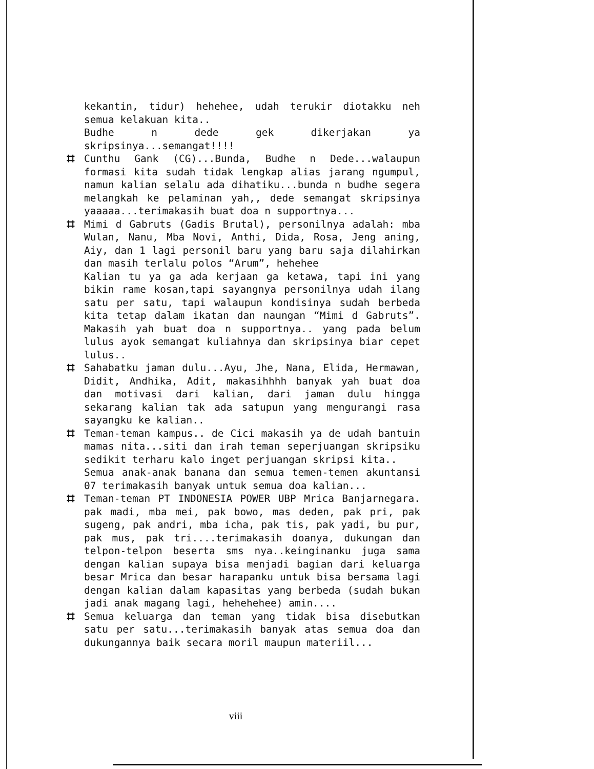kekantin, tidur) hehehee, udah terukir diotakku neh semua kelakuan kita..
Budhe n dede gek dikerjakan ya skripsinya...semangat!!!!
⌗ Cunthu Gank (CG)...Bunda, Budhe n Dede...walaupun formasi kita sudah tidak lengkap alias jarang ngumpul, namun kalian selalu ada dihatiku...bunda n budhe segera melangkah ke pelaminan yah,, dede semangat skripsinya yaaaaa...terimakasih buat doa n supportnya...
⌗ Mimi d Gabruts (Gadis Brutal), personilnya adalah: mba Wulan, Nanu, Mba Novi, Anthi, Dida, Rosa, Jeng aning, Aiy, dan 1 lagi personil baru yang baru saja dilahirkan dan masih terlalu polos “Arum”, hehehee
Kalian tu ya ga ada kerjaan ga ketawa, tapi ini yang bikin rame kosan,tapi sayangnya personilnya udah ilang satu per satu, tapi walaupun kondisinya sudah berbeda kita tetap dalam ikatan dan naungan “Mimi d Gabruts”. Makasih yah buat doa n supportnya.. yang pada belum lulus ayok semangat kuliahnya dan skripsinya biar cepet lulus..
⌗ Sahabatku jaman dulu...Ayu, Jhe, Nana, Elida, Hermawan, Didit, Andhika, Adit, makasihhhh banyak yah buat doa dan motivasi dari kalian, dari jaman dulu hingga sekarang kalian tak ada satupun yang mengurangi rasa sayangku ke kalian..
⌗ Teman-teman kampus.. de Cici makasih ya de udah bantuin mamas nita...siti dan irah teman seperjuangan skripsiku sedikit terharu kalo inget perjuangan skripsi kita..
Semua anak-anak banana dan semua temen-temen akuntansi 07 terimakasih banyak untuk semua doa kalian...
⌗ Teman-teman PT INDONESIA POWER UBP Mrica Banjarnegara. pak madi, mba mei, pak bowo, mas deden, pak pri, pak sugeng, pak andri, mba icha, pak tis, pak yadi, bu pur, pak mus, pak tri....terimakasih doanya, dukungan dan telpon-telpon beserta sms nya..keinginanku juga sama dengan kalian supaya bisa menjadi bagian dari keluarga besar Mrica dan besar harapanku untuk bisa bersama lagi dengan kalian dalam kapasitas yang berbeda (sudah bukan jadi anak magang lagi, hehehehee) amin....
⌗ Semua keluarga dan teman yang tidak bisa disebutkan satu per satu...terimakasih banyak atas semua doa dan dukungannya baik secara moril maupun materiil...
viii